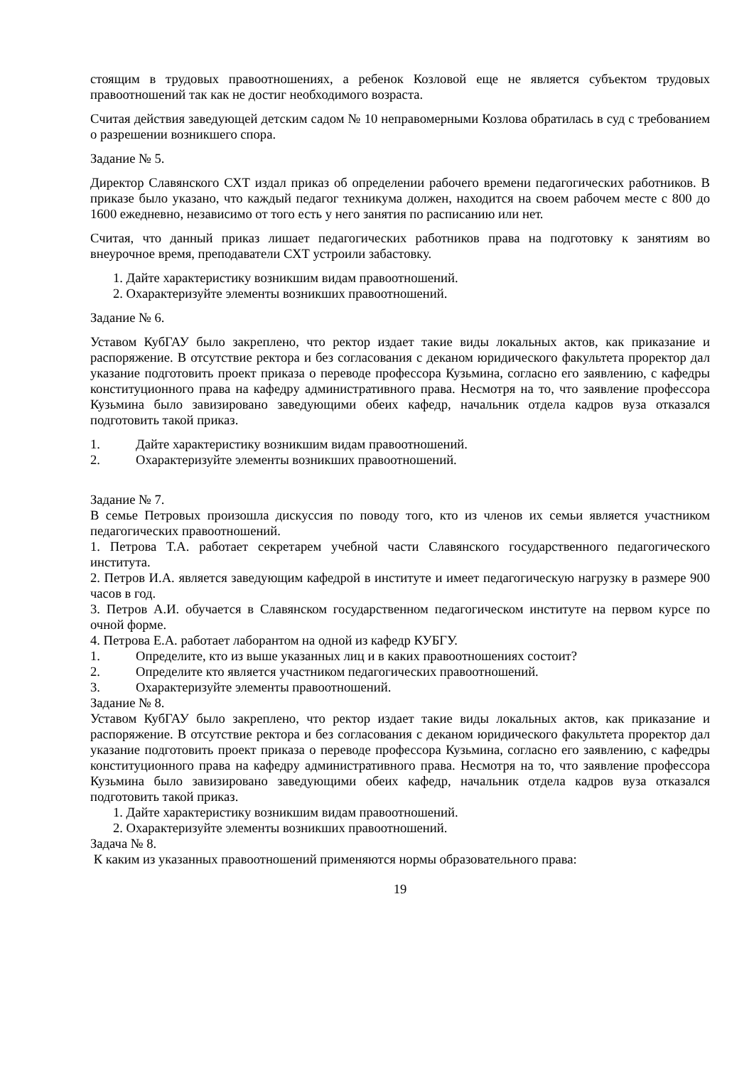стоящим в трудовых правоотношениях, а ребенок Козловой еще не является субъектом трудовых правоотношений так как не достиг необходимого возраста.
Считая действия заведующей детским садом № 10 неправомерными Козлова обратилась в суд с требованием о разрешении возникшего спора.
Задание № 5.
Директор Славянского СХТ издал приказ об определении рабочего времени педагогических работников. В приказе было указано, что каждый педагог техникума должен, находится на своем рабочем месте с 800 до 1600 ежедневно, независимо от того есть у него занятия по расписанию или нет.
Считая, что данный приказ лишает педагогических работников права на подготовку к занятиям во внеурочное время, преподаватели СХТ устроили забастовку.
1. Дайте характеристику возникшим видам правоотношений.
2. Охарактеризуйте элементы возникших правоотношений.
Задание № 6.
Уставом КубГАУ было закреплено, что ректор издает такие виды локальных актов, как приказание и распоряжение. В отсутствие ректора и без согласования с деканом юридического факультета проректор дал указание подготовить проект приказа о переводе профессора Кузьмина, согласно его заявлению, с кафедры конституционного права на кафедру административного права. Несмотря на то, что заявление профессора Кузьмина было завизировано заведующими обеих кафедр, начальник отдела кадров вуза отказался подготовить такой приказ.
1. Дайте характеристику возникшим видам правоотношений.
2. Охарактеризуйте элементы возникших правоотношений.
Задание № 7.
В семье Петровых произошла дискуссия по поводу того, кто из членов их семьи является участником педагогических правоотношений.
1. Петрова Т.А. работает секретарем учебной части Славянского государственного педагогического института.
2. Петров И.А. является заведующим кафедрой в институте и имеет педагогическую нагрузку в размере 900 часов в год.
3. Петров А.И. обучается в Славянском государственном педагогическом институте на первом курсе по очной форме.
4. Петрова Е.А. работает лаборантом на одной из кафедр КУБГУ.
1. Определите, кто из выше указанных лиц и в каких правоотношениях состоит?
2. Определите кто является участником педагогических правоотношений.
3. Охарактеризуйте элементы правоотношений.
Задание № 8.
Уставом КубГАУ было закреплено, что ректор издает такие виды локальных актов, как приказание и распоряжение. В отсутствие ректора и без согласования с деканом юридического факультета проректор дал указание подготовить проект приказа о переводе профессора Кузьмина, согласно его заявлению, с кафедры конституционного права на кафедру административного права. Несмотря на то, что заявление профессора Кузьмина было завизировано заведующими обеих кафедр, начальник отдела кадров вуза отказался подготовить такой приказ.
1. Дайте характеристику возникшим видам правоотношений.
2. Охарактеризуйте элементы возникших правоотношений.
Задача № 8.
К каким из указанных правоотношений применяются нормы образовательного права:
19